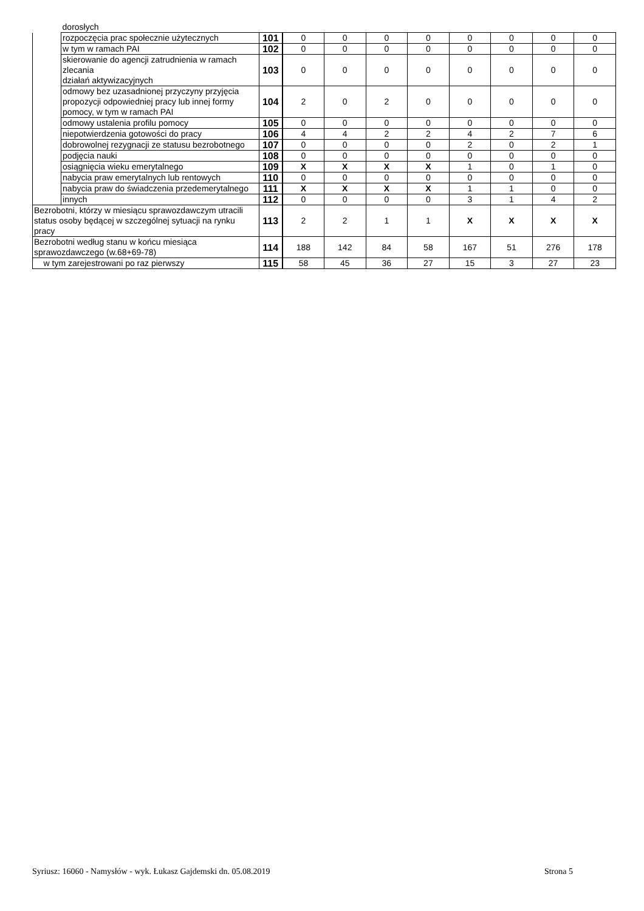| | dorosłych | | | | | | | | | |
| | rozpoczęcia prac społecznie użytecznych | 101 | 0 | 0 | 0 | 0 | 0 | 0 | 0 | 0 |
| | w tym w ramach PAI | 102 | 0 | 0 | 0 | 0 | 0 | 0 | 0 | 0 |
| | skierowanie do agencji zatrudnienia w ramach zlecania działań aktywizacyjnych | 103 | 0 | 0 | 0 | 0 | 0 | 0 | 0 | 0 |
| | odmowy bez uzasadnionej przyczyny przyjęcia propozycji odpowiedniej pracy lub innej formy pomocy, w tym w ramach PAI | 104 | 2 | 0 | 2 | 0 | 0 | 0 | 0 | 0 |
| | odmowy ustalenia profilu pomocy | 105 | 0 | 0 | 0 | 0 | 0 | 0 | 0 | 0 |
| | niepotwierdzenia gotowości do pracy | 106 | 4 | 4 | 2 | 2 | 4 | 2 | 7 | 6 |
| | dobrowolnej rezygnacji ze statusu bezrobotnego | 107 | 0 | 0 | 0 | 0 | 2 | 0 | 2 | 1 |
| | podjęcia nauki | 108 | 0 | 0 | 0 | 0 | 0 | 0 | 0 | 0 |
| | osiągnięcia wieku emerytalnego | 109 | X | X | X | X | 1 | 0 | 1 | 0 |
| | nabycia praw emerytalnych lub rentowych | 110 | 0 | 0 | 0 | 0 | 0 | 0 | 0 | 0 |
| | nabycia praw do świadczenia przedemerytalnego | 111 | X | X | X | X | 1 | 1 | 0 | 0 |
| | innych | 112 | 0 | 0 | 0 | 0 | 3 | 1 | 4 | 2 |
| Bezrobotni, którzy w miesiącu sprawozdawczym utracili status osoby będącej w szczególnej sytuacji na rynku pracy | | 113 | 2 | 2 | 1 | 1 | X | X | X | X |
| Bezrobotni według stanu w końcu miesiąca sprawozdawczego (w.68+69-78) | | 114 | 188 | 142 | 84 | 58 | 167 | 51 | 276 | 178 |
| w tym zarejestrowani po raz pierwszy | | 115 | 58 | 45 | 36 | 27 | 15 | 3 | 27 | 23 |
Syriusz: 16060 - Namysłów - wyk. Łukasz Gajdemski dn. 05.08.2019 Strona 5